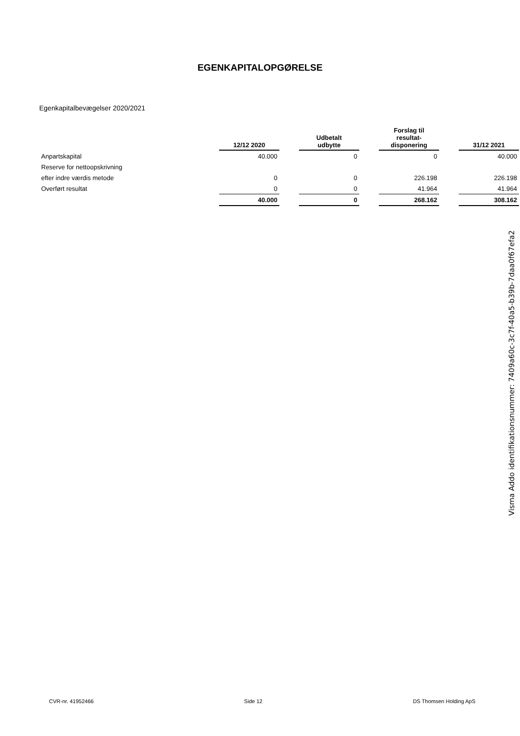EGENKAPITALOPGØRELSE
Egenkapitalbevægelser 2020/2021
| | 12/12 2020 | | Udbetalt udbytte | | Forslag til resultat- disponering | | 31/12 2021 |
| --- | --- | --- | --- | --- | --- | --- | --- |
| Anpartskapital | 40.000 | | 0 | | 0 | | 40.000 |
| Reserve for nettoopskrivning | | | | | | | |
| efter indre værdis metode | 0 | | 0 | | 226.198 | | 226.198 |
| Overført resultat | 0 | | 0 | | 41.964 | | 41.964 |
| | 40.000 | | 0 | | 268.162 | | 308.162 |
Visma Addo identifikationsnummer: 7409a60c-3c7f-40a5-b39b-7daa0f67efa2
CVR-nr. 41952466 Side 12 DS Thomsen Holding ApS